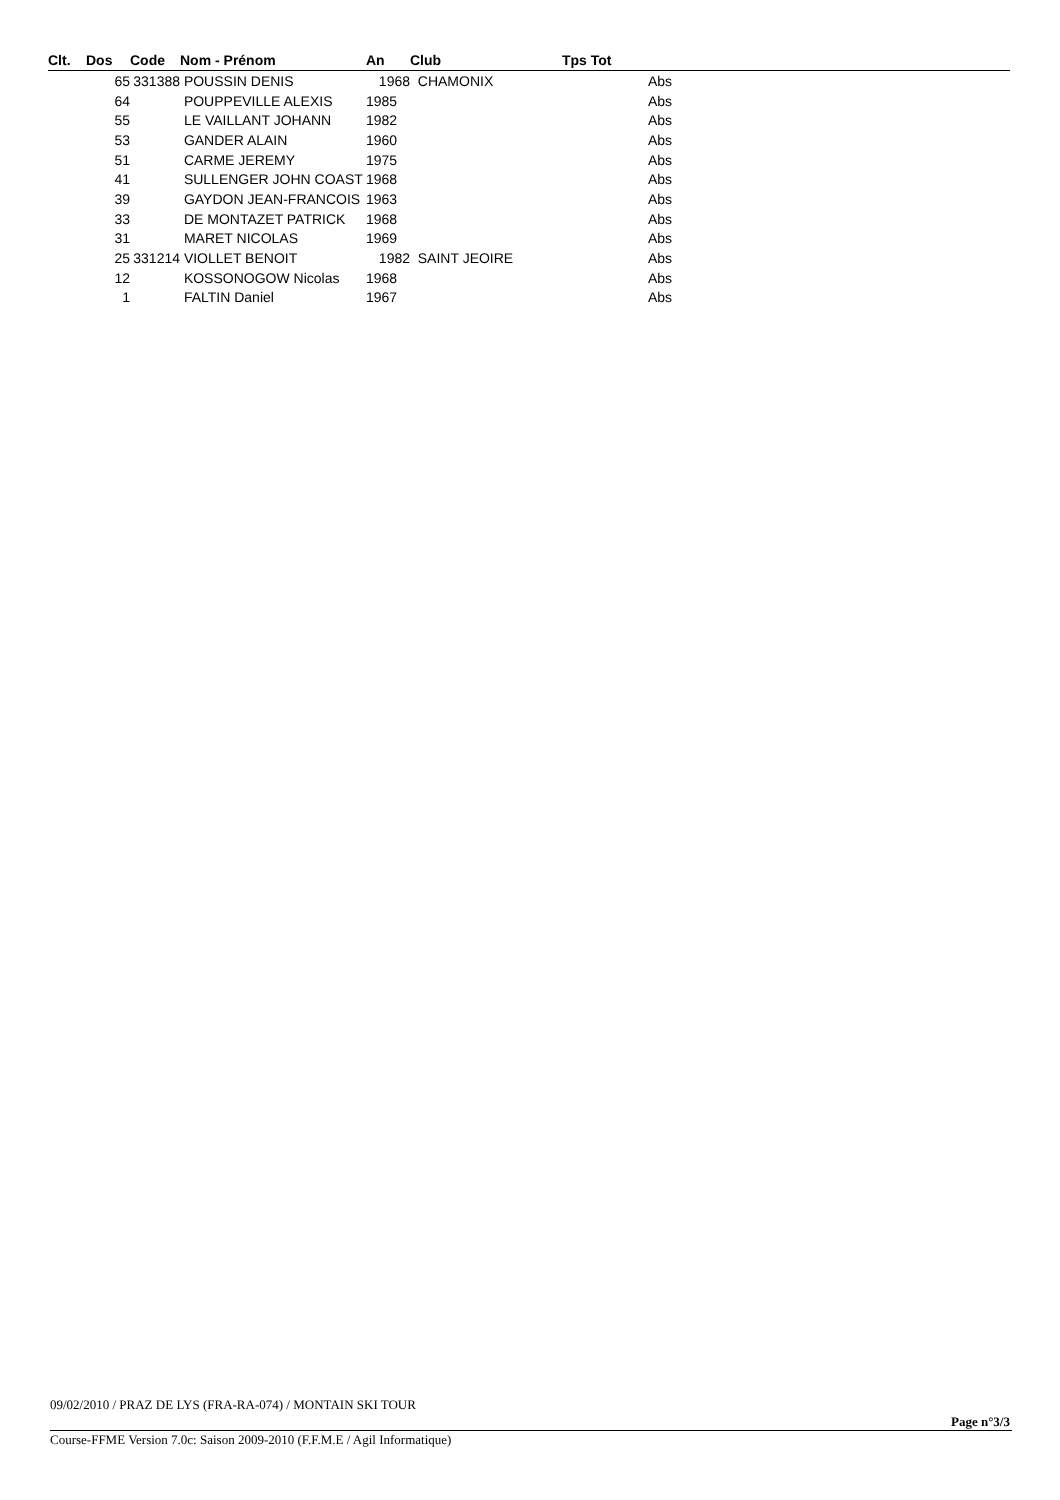| Clt. | Dos | Code | Nom - Prénom | An | Club | Tps Tot | |
| --- | --- | --- | --- | --- | --- | --- | --- |
| | 65 | 331388 | POUSSIN DENIS | 1968 | CHAMONIX | Abs | |
| | 64 | | POUPPEVILLE ALEXIS | 1985 | | Abs | |
| | 55 | | LE VAILLANT JOHANN | 1982 | | Abs | |
| | 53 | | GANDER ALAIN | 1960 | | Abs | |
| | 51 | | CARME JEREMY | 1975 | | Abs | |
| | 41 | | SULLENGER JOHN COAST | 1968 | | Abs | |
| | 39 | | GAYDON JEAN-FRANCOIS | 1963 | | Abs | |
| | 33 | | DE MONTAZET PATRICK | 1968 | | Abs | |
| | 31 | | MARET NICOLAS | 1969 | | Abs | |
| | 25 | 331214 | VIOLLET BENOIT | 1982 | SAINT JEOIRE | Abs | |
| | 12 | | KOSSONOGOW Nicolas | 1968 | | Abs | |
| | 1 | | FALTIN Daniel | 1967 | | Abs | |
09/02/2010 / PRAZ DE LYS (FRA-RA-074) / MONTAIN SKI TOUR
Page n°3/3
Course-FFME Version 7.0c: Saison 2009-2010 (F.F.M.E / Agil Informatique)